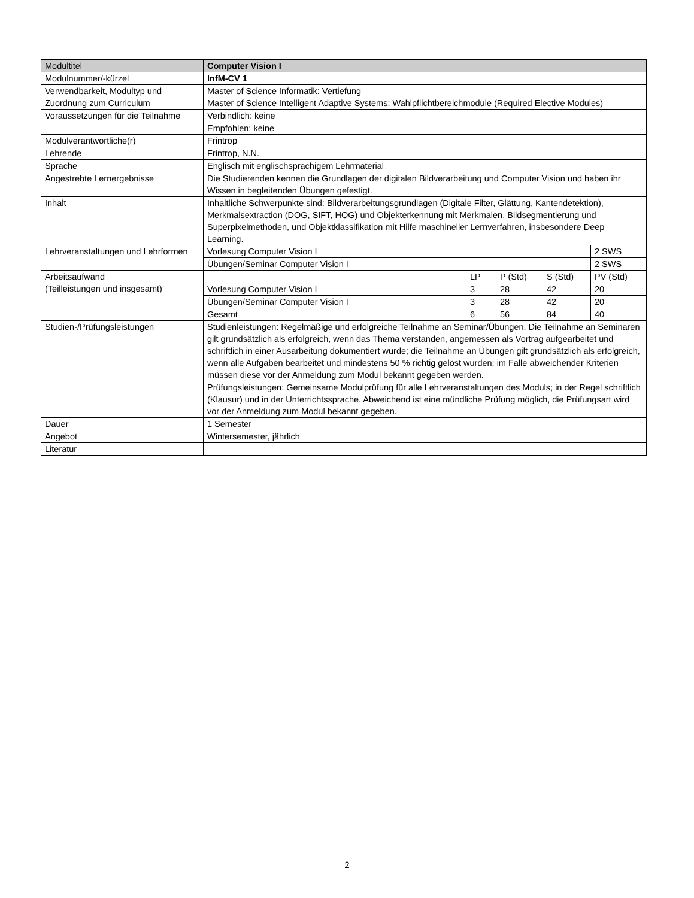| Modultitel | Computer Vision I | | | | |
| Modulnummer/-kürzel | InfM-CV 1 | | | | |
| Verwendbarkeit, Modultyp und Zuordnung zum Curriculum | Master of Science Informatik: Vertiefung Master of Science Intelligent Adaptive Systems: Wahlpflichtbereichmodule (Required Elective Modules) | | | | |
| Voraussetzungen für die Teilnahme | Verbindlich: keine | | | | |
| | Empfohlen: keine | | | | |
| Modulverantwortliche(r) | Frintrop | | | | |
| Lehrende | Frintrop, N.N. | | | | |
| Sprache | Englisch mit englischsprachigem Lehrmaterial | | | | |
| Angestrebte Lernergebnisse | Die Studierenden kennen die Grundlagen der digitalen Bildverarbeitung und Computer Vision und haben ihr Wissen in begleitenden Übungen gefestigt. | | | | |
| Inhalt | Inhaltliche Schwerpunkte sind: Bildverarbeitungsgrundlagen (Digitale Filter, Glättung, Kantendetektion), Merkmalsextraction (DOG, SIFT, HOG) und Objekterkennung mit Merkmalen, Bildsegmentierung und Superpixelmethoden, und Objektklassifikation mit Hilfe maschineller Lernverfahren, insbesondere Deep Learning. | | | | |
| Lehrveranstaltungen und Lehrformen | Vorlesung Computer Vision I | | | | 2 SWS |
| | Übungen/Seminar Computer Vision I | | | | 2 SWS |
| Arbeitsaufwand (Teilleistungen und insgesamt) | Vorlesung Computer Vision I | LP | P (Std) | S (Std) | PV (Std) |
| | | 3 | 28 | 42 | 20 |
| | Übungen/Seminar Computer Vision I | 3 | 28 | 42 | 20 |
| | Gesamt | 6 | 56 | 84 | 40 |
| Studien-/Prüfungsleistungen | Studienleistungen: Regelmäßige und erfolgreiche Teilnahme an Seminar/Übungen. Die Teilnahme an Seminaren gilt grundsätzlich als erfolgreich, wenn das Thema verstanden, angemessen als Vortrag aufgearbeitet und schriftlich in einer Ausarbeitung dokumentiert wurde; die Teilnahme an Übungen gilt grundsätzlich als erfolgreich, wenn alle Aufgaben bearbeitet und mindestens 50 % richtig gelöst wurden; im Falle abweichender Kriterien müssen diese vor der Anmeldung zum Modul bekannt gegeben werden. | | | | |
| | Prüfungsleistungen: Gemeinsame Modulprüfung für alle Lehrveranstaltungen des Moduls; in der Regel schriftlich (Klausur) und in der Unterrichtssprache. Abweichend ist eine mündliche Prüfung möglich, die Prüfungsart wird vor der Anmeldung zum Modul bekannt gegeben. | | | | |
| Dauer | 1 Semester | | | | |
| Angebot | Wintersemester, jährlich | | | | |
| Literatur | | | | | |
2